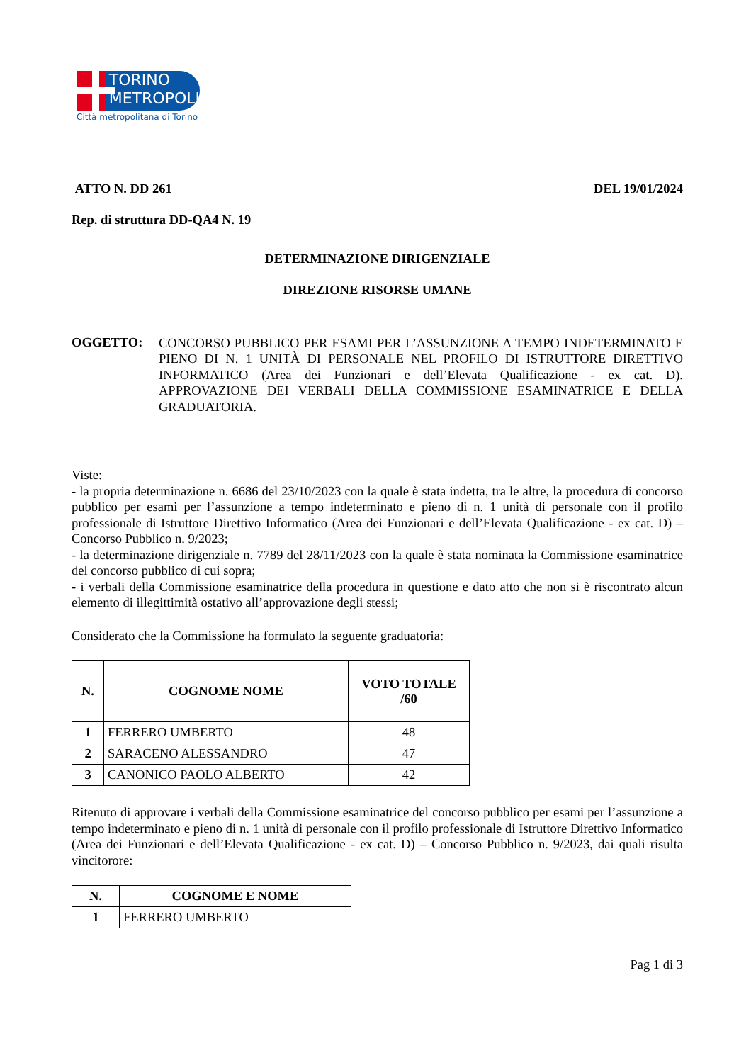TORINO
METROPOLI
Città metropolitana di Torino
ATTO N. DD 261 DEL 19/01/2024
Rep. di struttura DD-QA4 N. 19
DETERMINAZIONE DIRIGENZIALE
DIREZIONE RISORSE UMANE
OGGETTO:
CONCORSO PUBBLICO PER ESAMI PER L’ASSUNZIONE A TEMPO INDETERMINATO E PIENO DI N. 1 UNITÀ DI PERSONALE NEL PROFILO DI ISTRUTTORE DIRETTIVO INFORMATICO (Area dei Funzionari e dell’Elevata Qualificazione - ex cat. D). APPROVAZIONE DEI VERBALI DELLA COMMISSIONE ESAMINATRICE E DELLA GRADUATORIA.
Viste:
- la propria determinazione n. 6686 del 23/10/2023 con la quale è stata indetta, tra le altre, la procedura di concorso pubblico per esami per l’assunzione a tempo indeterminato e pieno di n. 1 unità di personale con il profilo professionale di Istruttore Direttivo Informatico (Area dei Funzionari e dell’Elevata Qualificazione - ex cat. D) – Concorso Pubblico n. 9/2023;
- la determinazione dirigenziale n. 7789 del 28/11/2023 con la quale è stata nominata la Commissione esaminatrice del concorso pubblico di cui sopra;
- i verbali della Commissione esaminatrice della procedura in questione e dato atto che non si è riscontrato alcun elemento di illegittimità ostativo all’approvazione degli stessi;
Considerato che la Commissione ha formulato la seguente graduatoria:
| N. | COGNOME NOME | VOTO TOTALE /60 |
| --- | --- | --- |
| 1 | FERRERO UMBERTO | 48 |
| 2 | SARACENO ALESSANDRO | 47 |
| 3 | CANONICO PAOLO ALBERTO | 42 |
Ritenuto di approvare i verbali della Commissione esaminatrice del concorso pubblico per esami per l’assunzione a tempo indeterminato e pieno di n. 1 unità di personale con il profilo professionale di Istruttore Direttivo Informatico (Area dei Funzionari e dell’Elevata Qualificazione - ex cat. D) – Concorso Pubblico n. 9/2023, dai quali risulta vincitorore:
| N. | COGNOME E NOME |
| --- | --- |
| 1 | FERRERO UMBERTO |
Pag 1 di 3